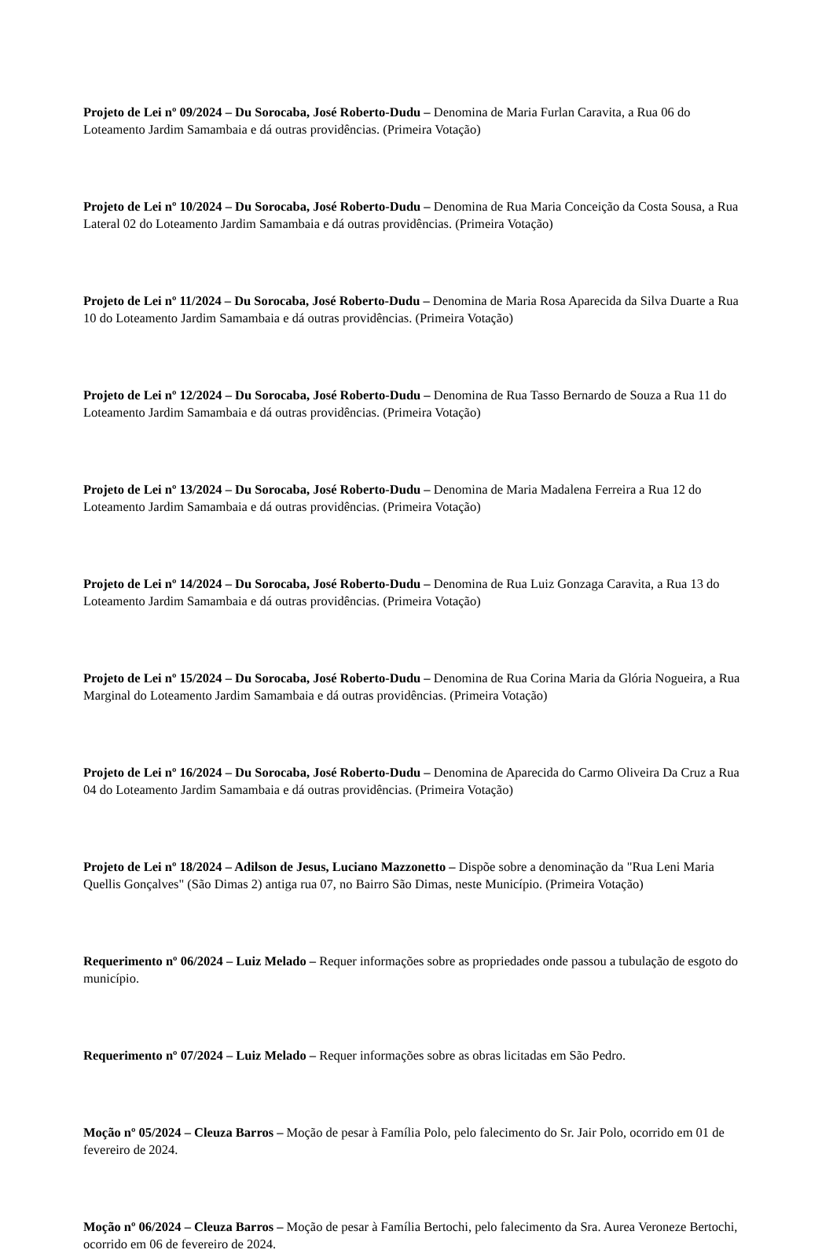Projeto de Lei nº 09/2024 – Du Sorocaba, José Roberto-Dudu – Denomina de Maria Furlan Caravita, a Rua 06 do Loteamento Jardim Samambaia e dá outras providências. (Primeira Votação)
Projeto de Lei nº 10/2024 – Du Sorocaba, José Roberto-Dudu – Denomina de Rua Maria Conceição da Costa Sousa, a Rua Lateral 02 do Loteamento Jardim Samambaia e dá outras providências. (Primeira Votação)
Projeto de Lei nº 11/2024 – Du Sorocaba, José Roberto-Dudu – Denomina de Maria Rosa Aparecida da Silva Duarte a Rua 10 do Loteamento Jardim Samambaia e dá outras providências. (Primeira Votação)
Projeto de Lei nº 12/2024 – Du Sorocaba, José Roberto-Dudu – Denomina de Rua Tasso Bernardo de Souza a Rua 11 do Loteamento Jardim Samambaia e dá outras providências. (Primeira Votação)
Projeto de Lei nº 13/2024 – Du Sorocaba, José Roberto-Dudu – Denomina de Maria Madalena Ferreira a Rua 12 do Loteamento Jardim Samambaia e dá outras providências. (Primeira Votação)
Projeto de Lei nº 14/2024 – Du Sorocaba, José Roberto-Dudu – Denomina de Rua Luiz Gonzaga Caravita, a Rua 13 do Loteamento Jardim Samambaia e dá outras providências. (Primeira Votação)
Projeto de Lei nº 15/2024 – Du Sorocaba, José Roberto-Dudu – Denomina de Rua Corina Maria da Glória Nogueira, a Rua Marginal do Loteamento Jardim Samambaia e dá outras providências. (Primeira Votação)
Projeto de Lei nº 16/2024 – Du Sorocaba, José Roberto-Dudu – Denomina de Aparecida do Carmo Oliveira Da Cruz a Rua 04 do Loteamento Jardim Samambaia e dá outras providências. (Primeira Votação)
Projeto de Lei nº 18/2024 – Adilson de Jesus, Luciano Mazzonetto – Dispõe sobre a denominação da "Rua Leni Maria Quellis Gonçalves" (São Dimas 2) antiga rua 07, no Bairro São Dimas, neste Município. (Primeira Votação)
Requerimento nº 06/2024 – Luiz Melado – Requer informações sobre as propriedades onde passou a tubulação de esgoto do município.
Requerimento nº 07/2024 – Luiz Melado – Requer informações sobre as obras licitadas em São Pedro.
Moção nº 05/2024 – Cleuza Barros – Moção de pesar à Família Polo, pelo falecimento do Sr. Jair Polo, ocorrido em 01 de fevereiro de 2024.
Moção nº 06/2024 – Cleuza Barros – Moção de pesar à Família Bertochi, pelo falecimento da Sra. Aurea Veroneze Bertochi, ocorrido em 06 de fevereiro de 2024.